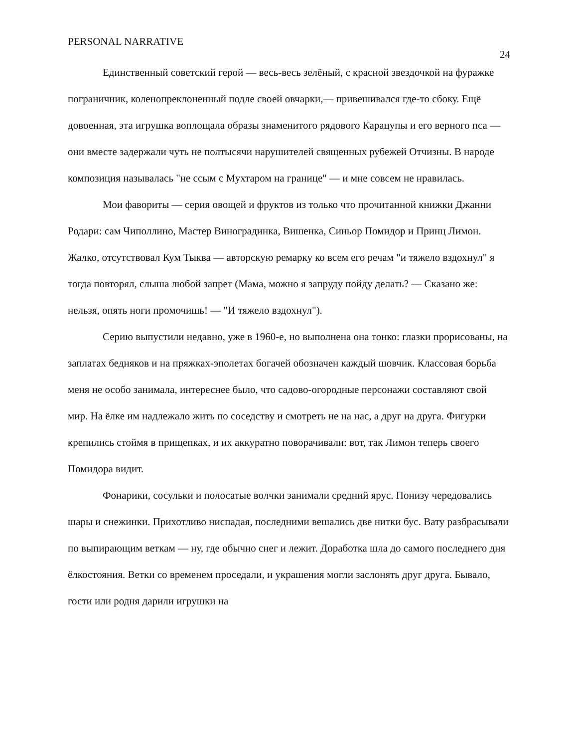PERSONAL NARRATIVE 24
Единственный советский герой — весь-весь зелёный, с красной звездочкой на фуражке пограничник, коленопреклоненный подле своей овчарки,— привешивался где-то сбоку. Ещё довоенная, эта игрушка воплощала образы знаменитого рядового Карацупы и его верного пса — они вместе задержали чуть не полтысячи нарушителей священных рубежей Отчизны. В народе композиция называлась "не ссым с Мухтаром на границе" — и мне совсем не нравилась.
Мои фавориты — серия овощей и фруктов из только что прочитанной книжки Джанни Родари: сам Чиполлино, Мастер Виноградинка, Вишенка, Синьор Помидор и Принц Лимон. Жалко, отсутствовал Кум Тыква — авторскую ремарку ко всем его речам "и тяжело вздохнул" я тогда повторял, слыша любой запрет (Мама, можно я запруду пойду делать? — Сказано же: нельзя, опять ноги промочишь! — "И тяжело вздохнул").
Серию выпустили недавно, уже в 1960-е, но выполнена она тонко: глазки прорисованы, на заплатах бедняков и на пряжках-эполетах богачей обозначен каждый шовчик. Классовая борьба меня не особо занимала, интереснее было, что садово-огородные персонажи составляют свой мир. На ёлке им надлежало жить по соседству и смотреть не на нас, а друг на друга. Фигурки крепились стоймя в прищепках, и их аккуратно поворачивали: вот, так Лимон теперь своего Помидора видит.
Фонарики, сосульки и полосатые волчки занимали средний ярус. Понизу чередовались шары и снежинки. Прихотливо ниспадая, последними вешались две нитки бус. Вату разбрасывали по выпирающим веткам — ну, где обычно снег и лежит. Доработка шла до самого последнего дня ёлкостояния. Ветки со временем проседали, и украшения могли заслонять друг друга. Бывало, гости или родня дарили игрушки на